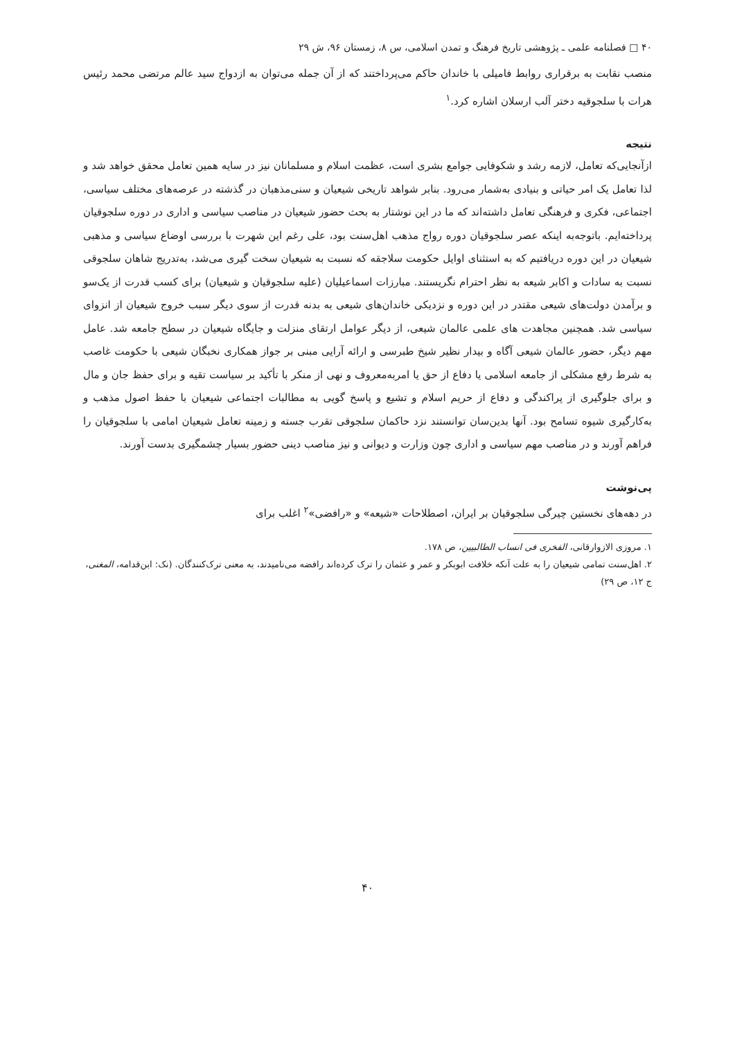۴۰ □ فصلنامه علمی ـ پژوهشی تاریخ فرهنگ و تمدن اسلامی، س ۸، زمستان ۹۶، ش ۲۹
منصب نقابت به برقراری روابط فامیلی با خاندان حاکم می‌پرداختند که از آن جمله می‌توان به ازدواج سید عالم مرتضی محمد رئیس هرات با سلجوقیه دختر آلب ارسلان اشاره کرد.<sup>۱</sup>
نتیجه
ازآنجایی‌که تعامل، لازمه رشد و شکوفایی جوامع بشری است، عظمت اسلام و مسلمانان نیز در سایه همین تعامل محقق خواهد شد و لذا تعامل یک امر حیاتی و بنیادی به‌شمار می‌رود. بنابر شواهد تاریخی شیعیان و سنی‌مذهبان در گذشته در عرصه‌های مختلف سیاسی، اجتماعی، فکری و فرهنگی تعامل داشته‌اند که ما در این نوشتار به بحث حضور شیعیان در مناصب سیاسی و اداری در دوره سلجوقیان پرداخته‌ایم. باتوجه‌به اینکه عصر سلجوقیان دوره رواج مذهب اهل‌سنت بود، علی رغم این شهرت با بررسی اوضاع سیاسی و مذهبی شیعیان در این دوره دریافتیم که به استثنای اوایل حکومت سلاجقه که نسبت به شیعیان سخت گیری می‌شد، به‌تدریج شاهان سلجوقی نسبت به سادات و اکابر شیعه به نظر احترام نگریستند. مبارزات اسماعیلیان (علیه سلجوقیان و شیعیان) برای کسب قدرت از یک‌سو و برآمدن دولت‌های شیعی مقتدر در این دوره و نزدیکی خاندان‌های شیعی به بدنه قدرت از سوی دیگر سبب خروج شیعیان از انزوای سیاسی شد. همچنین مجاهدت های علمی عالمان شیعی، از دیگر عوامل ارتقای منزلت و جایگاه شیعیان در سطح جامعه شد. عامل مهم دیگر، حضور عالمان شیعی آگاه و بیدار نظیر شیخ طبرسی و ارائه آرایی مبنی بر جواز همکاری نخبگان شیعی با حکومت غاصب به شرط رفع مشکلی از جامعه اسلامی یا دفاع از حق یا امربه‌معروف و نهی از منکر با تأکید بر سیاست تقیه و برای حفظ جان و مال و برای جلوگیری از پراکندگی و دفاع از حریم اسلام و تشیع و پاسخ گویی به مطالبات اجتماعی شیعیان با حفظ اصول مذهب و به‌کارگیری شیوه تسامح بود. آنها بدین‌سان توانستند نزد حاکمان سلجوقی تقرب جسته و زمینه تعامل شیعیان امامی با سلجوقیان را فراهم آورند و در مناصب مهم سیاسی و اداری چون وزارت و دیوانی و نیز مناصب دینی حضور بسیار چشمگیری بدست آورند.
پی‌نوشت
در دهه‌های نخستین چیرگی سلجوقیان بر ایران، اصطلاحات «شیعه» و «رافضی»<sup>۲</sup> اغلب برای
۱. مروزی الازوارقانی، الفخری فی انساب الطالبیین، ص ۱۷۸.
۲. اهل‌سنت تمامی شیعیان را به علت آنکه خلافت ابوبکر و عمر و عثمان را ترک کرده‌اند رافضه می‌نامیدند، به معنی ترک‌کنندگان. (نک: ابن‌قدامه، المغنی، ج ۱۲، ص ۲۹)
۴۰